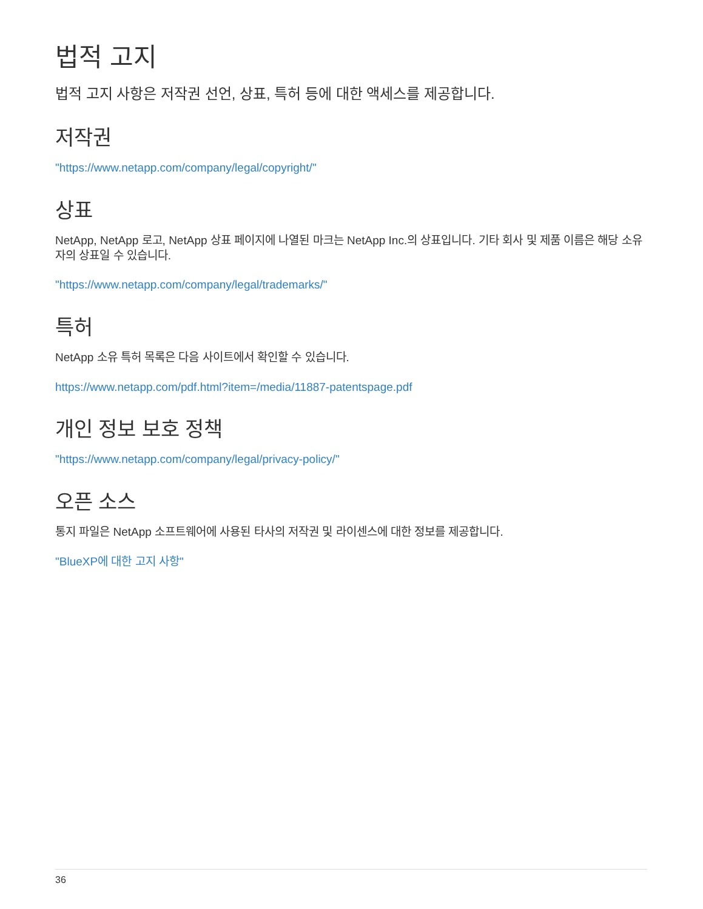법적 고지
법적 고지 사항은 저작권 선언, 상표, 특허 등에 대한 액세스를 제공합니다.
저작권
"https://www.netapp.com/company/legal/copyright/"
상표
NetApp, NetApp 로고, NetApp 상표 페이지에 나열된 마크는 NetApp Inc.의 상표입니다. 기타 회사 및 제품 이름은 해당 소유자의 상표일 수 있습니다.
"https://www.netapp.com/company/legal/trademarks/"
특허
NetApp 소유 특허 목록은 다음 사이트에서 확인할 수 있습니다.
https://www.netapp.com/pdf.html?item=/media/11887-patentspage.pdf
개인 정보 보호 정책
"https://www.netapp.com/company/legal/privacy-policy/"
오픈 소스
통지 파일은 NetApp 소프트웨어에 사용된 타사의 저작권 및 라이센스에 대한 정보를 제공합니다.
"BlueXP에 대한 고지 사항"
36